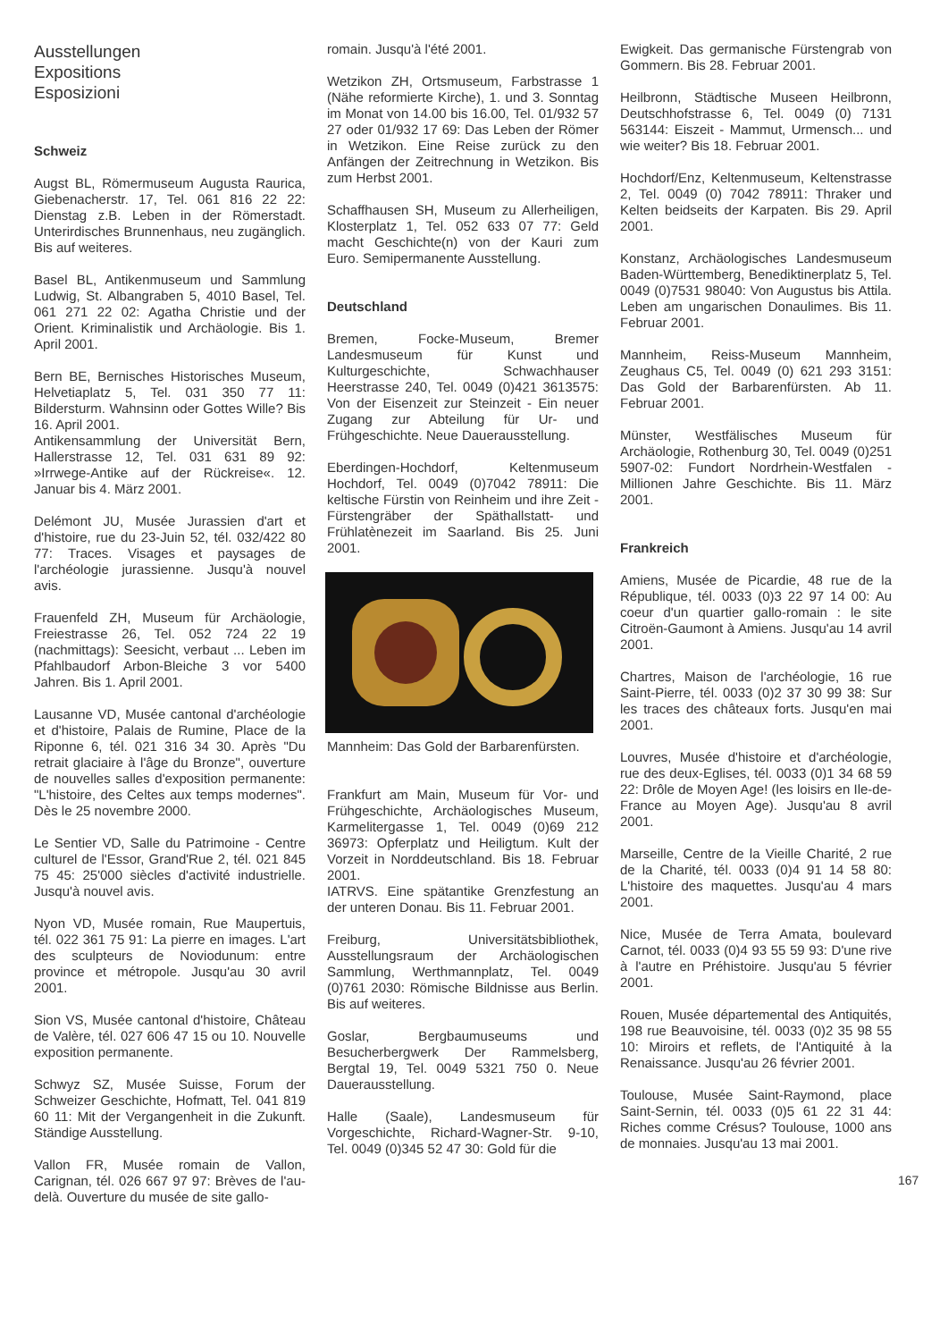Ausstellungen
Expositions
Esposizioni
Schweiz
Augst BL, Römermuseum Augusta Raurica, Giebenacherstr. 17, Tel. 061 816 22 22: Dienstag z.B. Leben in der Römerstadt. Unterirdisches Brunnenhaus, neu zugänglich. Bis auf weiteres.
Basel BL, Antikenmuseum und Sammlung Ludwig, St. Albangraben 5, 4010 Basel, Tel. 061 271 22 02: Agatha Christie und der Orient. Kriminalistik und Archäologie. Bis 1. April 2001.
Bern BE, Bernisches Historisches Museum, Helvetiaplatz 5, Tel. 031 350 77 11: Bildersturm. Wahnsinn oder Gottes Wille? Bis 16. April 2001.
Antikensammlung der Universität Bern, Hallerstrasse 12, Tel. 031 631 89 92: »Irrwege-Antike auf der Rückreise«. 12. Januar bis 4. März 2001.
Delémont JU, Musée Jurassien d'art et d'histoire, rue du 23-Juin 52, tél. 032/422 80 77: Traces. Visages et paysages de l'archéologie jurassienne. Jusqu'à nouvel avis.
Frauenfeld ZH, Museum für Archäologie, Freiestrasse 26, Tel. 052 724 22 19 (nachmittags): Seesicht, verbaut ... Leben im Pfahlbaudorf Arbon-Bleiche 3 vor 5400 Jahren. Bis 1. April 2001.
Lausanne VD, Musée cantonal d'archéologie et d'histoire, Palais de Rumine, Place de la Riponne 6, tél. 021 316 34 30. Après "Du retrait glaciaire à l'âge du Bronze", ouverture de nouvelles salles d'exposition permanente: "L'histoire, des Celtes aux temps modernes". Dès le 25 novembre 2000.
Le Sentier VD, Salle du Patrimoine - Centre culturel de l'Essor, Grand'Rue 2, tél. 021 845 75 45: 25'000 siècles d'activité industrielle. Jusqu'à nouvel avis.
Nyon VD, Musée romain, Rue Maupertuis, tél. 022 361 75 91: La pierre en images. L'art des sculpteurs de Noviodunum: entre province et métropole. Jusqu'au 30 avril 2001.
Sion VS, Musée cantonal d'histoire, Château de Valère, tél. 027 606 47 15 ou 10. Nouvelle exposition permanente.
Schwyz SZ, Musée Suisse, Forum der Schweizer Geschichte, Hofmatt, Tel. 041 819 60 11: Mit der Vergangenheit in die Zukunft. Ständige Ausstellung.
Vallon FR, Musée romain de Vallon, Carignan, tél. 026 667 97 97: Brèves de l'au-delà. Ouverture du musée de site gallo-
romain. Jusqu'à l'été 2001.
Wetzikon ZH, Ortsmuseum, Farbstrasse 1 (Nähe reformierte Kirche), 1. und 3. Sonntag im Monat von 14.00 bis 16.00, Tel. 01/932 57 27 oder 01/932 17 69: Das Leben der Römer in Wetzikon. Eine Reise zurück zu den Anfängen der Zeitrechnung in Wetzikon. Bis zum Herbst 2001.
Schaffhausen SH, Museum zu Allerheiligen, Klosterplatz 1, Tel. 052 633 07 77: Geld macht Geschichte(n) von der Kauri zum Euro. Semipermanente Ausstellung.
Deutschland
Bremen, Focke-Museum, Bremer Landesmuseum für Kunst und Kulturgeschichte, Schwachhauser Heerstrasse 240, Tel. 0049 (0)421 3613575: Von der Eisenzeit zur Steinzeit - Ein neuer Zugang zur Abteilung für Ur- und Frühgeschichte. Neue Dauerausstellung.
Eberdingen-Hochdorf, Keltenmuseum Hochdorf, Tel. 0049 (0)7042 78911: Die keltische Fürstin von Reinheim und ihre Zeit - Fürstengräber der Späthallstatt- und Frühlatènezeit im Saarland. Bis 25. Juni 2001.
Mannheim: Das Gold der Barbarenfürsten.
Frankfurt am Main, Museum für Vor- und Frühgeschichte, Archäologisches Museum, Karmelitergasse 1, Tel. 0049 (0)69 212 36973: Opferplatz und Heiligtum. Kult der Vorzeit in Norddeutschland. Bis 18. Februar 2001.
IATRVS. Eine spätantike Grenzfestung an der unteren Donau. Bis 11. Februar 2001.
Freiburg, Universitätsbibliothek, Ausstellungsraum der Archäologischen Sammlung, Werthmannplatz, Tel. 0049 (0)761 2030: Römische Bildnisse aus Berlin. Bis auf weiteres.
Goslar, Bergbaumuseums und Besucherbergwerk Der Rammelsberg, Bergtal 19, Tel. 0049 5321 750 0. Neue Dauerausstellung.
Halle (Saale), Landesmuseum für Vorgeschichte, Richard-Wagner-Str. 9-10, Tel. 0049 (0)345 52 47 30: Gold für die
Ewigkeit. Das germanische Fürstengrab von Gommern. Bis 28. Februar 2001.
Heilbronn, Städtische Museen Heilbronn, Deutschhofstrasse 6, Tel. 0049 (0) 7131 563144: Eiszeit - Mammut, Urmensch... und wie weiter? Bis 18. Februar 2001.
Hochdorf/Enz, Keltenmuseum, Keltenstrasse 2, Tel. 0049 (0) 7042 78911: Thraker und Kelten beidseits der Karpaten. Bis 29. April 2001.
Konstanz, Archäologisches Landesmuseum Baden-Württemberg, Benediktinerplatz 5, Tel. 0049 (0)7531 98040: Von Augustus bis Attila. Leben am ungarischen Donaulimes. Bis 11. Februar 2001.
Mannheim, Reiss-Museum Mannheim, Zeughaus C5, Tel. 0049 (0) 621 293 3151: Das Gold der Barbarenfürsten. Ab 11. Februar 2001.
Münster, Westfälisches Museum für Archäologie, Rothenburg 30, Tel. 0049 (0)251 5907-02: Fundort Nordrhein-Westfalen - Millionen Jahre Geschichte. Bis 11. März 2001.
Frankreich
Amiens, Musée de Picardie, 48 rue de la République, tél. 0033 (0)3 22 97 14 00: Au coeur d'un quartier gallo-romain : le site Citroën-Gaumont à Amiens. Jusqu'au 14 avril 2001.
Chartres, Maison de l'archéologie, 16 rue Saint-Pierre, tél. 0033 (0)2 37 30 99 38: Sur les traces des châteaux forts. Jusqu'en mai 2001.
Louvres, Musée d'histoire et d'archéologie, rue des deux-Eglises, tél. 0033 (0)1 34 68 59 22: Drôle de Moyen Age! (les loisirs en Ile-de-France au Moyen Age). Jusqu'au 8 avril 2001.
Marseille, Centre de la Vieille Charité, 2 rue de la Charité, tél. 0033 (0)4 91 14 58 80: L'histoire des maquettes. Jusqu'au 4 mars 2001.
Nice, Musée de Terra Amata, boulevard Carnot, tél. 0033 (0)4 93 55 59 93: D'une rive à l'autre en Préhistoire. Jusqu'au 5 février 2001.
Rouen, Musée départemental des Antiquités, 198 rue Beauvoisine, tél. 0033 (0)2 35 98 55 10: Miroirs et reflets, de l'Antiquité à la Renaissance. Jusqu'au 26 février 2001.
Toulouse, Musée Saint-Raymond, place Saint-Sernin, tél. 0033 (0)5 61 22 31 44: Riches comme Crésus? Toulouse, 1000 ans de monnaies. Jusqu'au 13 mai 2001.
167